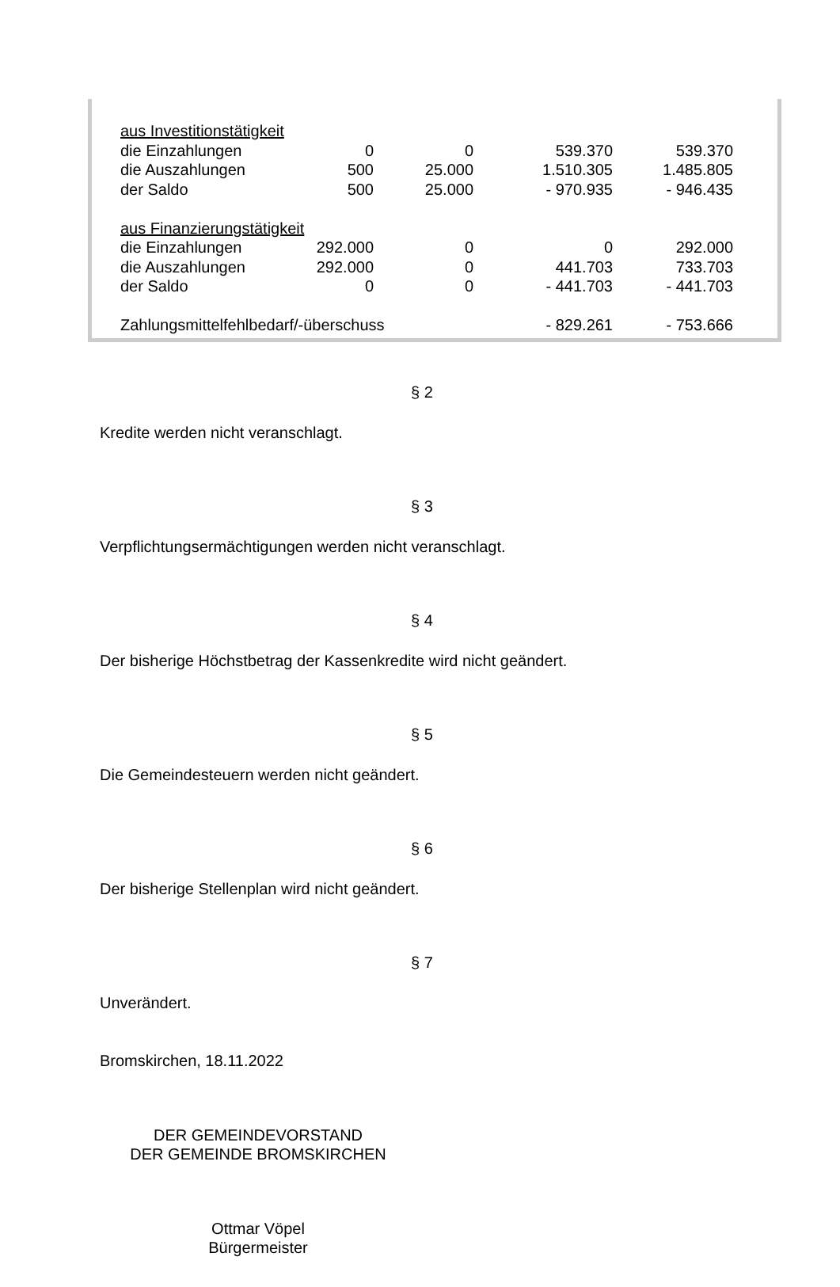| aus Investitionstätigkeit | | | | |
| die Einzahlungen | 0 | 0 | 539.370 | 539.370 |
| die Auszahlungen | 500 | 25.000 | 1.510.305 | 1.485.805 |
| der Saldo | 500 | 25.000 | - 970.935 | - 946.435 |
| aus Finanzierungstätigkeit | | | | |
| die Einzahlungen | 292.000 | 0 | 0 | 292.000 |
| die Auszahlungen | 292.000 | 0 | 441.703 | 733.703 |
| der Saldo | 0 | 0 | - 441.703 | - 441.703 |
| Zahlungsmittelfehlbedarf/-überschuss | | | - 829.261 | - 753.666 |
§ 2
Kredite werden nicht veranschlagt.
§ 3
Verpflichtungsermächtigungen werden nicht veranschlagt.
§ 4
Der bisherige Höchstbetrag der Kassenkredite wird nicht geändert.
§ 5
Die Gemeindesteuern werden nicht geändert.
§ 6
Der bisherige Stellenplan wird nicht geändert.
§ 7
Unverändert.
Bromskirchen, 18.11.2022
DER GEMEINDEVORSTAND
DER GEMEINDE BROMSKIRCHEN
Ottmar Vöpel
Bürgermeister